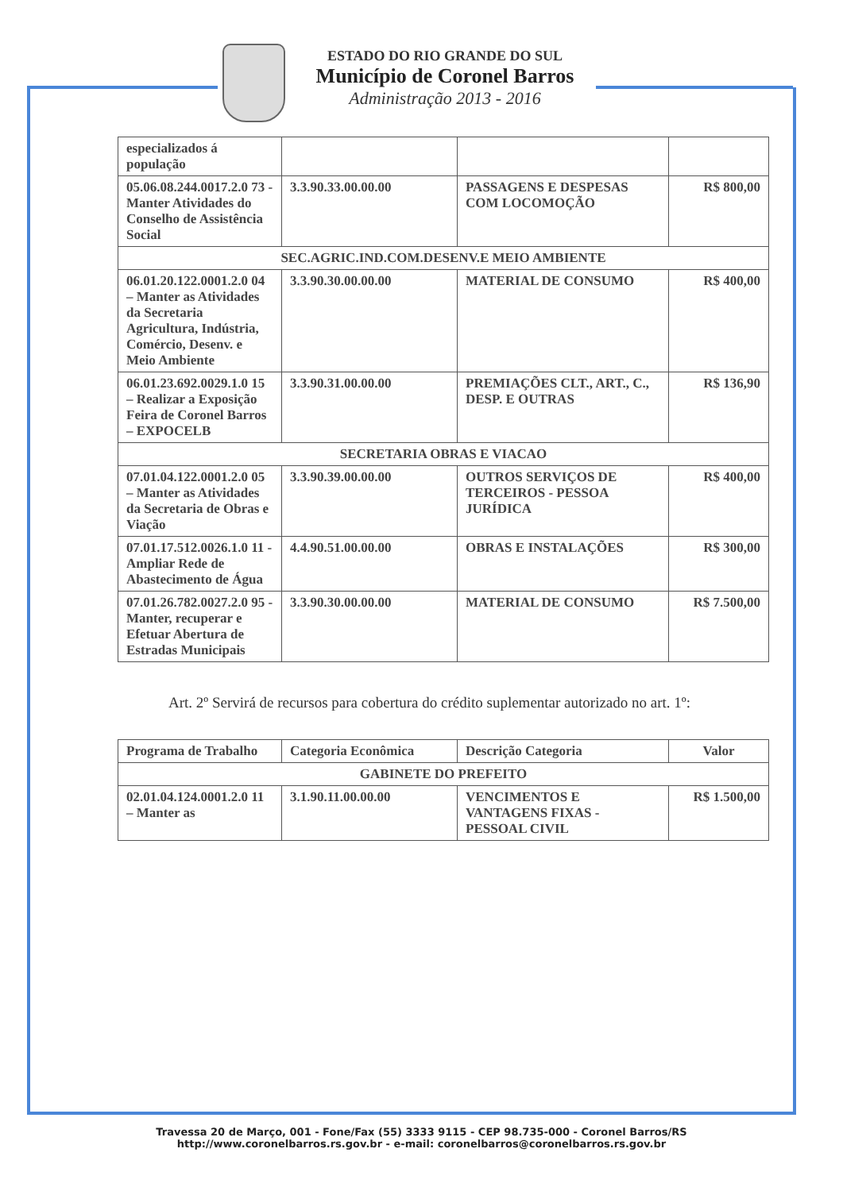ESTADO DO RIO GRANDE DO SUL
Município de Coronel Barros
Administração 2013 - 2016
| especializados á população | | | |
| 05.06.08.244.0017.2.0 73 - Manter Atividades do Conselho de Assistência Social | 3.3.90.33.00.00.00 | PASSAGENS E DESPESAS COM LOCOMOÇÃO | R$ 800,00 |
| SEC.AGRIC.IND.COM.DESENV.E MEIO AMBIENTE | | | |
| 06.01.20.122.0001.2.0 04 – Manter as Atividades da Secretaria Agricultura, Indústria, Comércio, Desenv. e Meio Ambiente | 3.3.90.30.00.00.00 | MATERIAL DE CONSUMO | R$ 400,00 |
| 06.01.23.692.0029.1.0 15 – Realizar a Exposição Feira de Coronel Barros – EXPOCELB | 3.3.90.31.00.00.00 | PREMIAÇÕES CLT., ART., C., DESP. E OUTRAS | R$ 136,90 |
| SECRETARIA OBRAS E VIACAO | | | |
| 07.01.04.122.0001.2.0 05 – Manter as Atividades da Secretaria de Obras e Viação | 3.3.90.39.00.00.00 | OUTROS SERVIÇOS DE TERCEIROS - PESSOA JURÍDICA | R$ 400,00 |
| 07.01.17.512.0026.1.0 11 - Ampliar Rede de Abastecimento de Água | 4.4.90.51.00.00.00 | OBRAS E INSTALAÇÕES | R$ 300,00 |
| 07.01.26.782.0027.2.0 95 - Manter, recuperar e Efetuar Abertura de Estradas Municipais | 3.3.90.30.00.00.00 | MATERIAL DE CONSUMO | R$ 7.500,00 |
Art. 2º Servirá de recursos para cobertura do crédito suplementar autorizado no art. 1º:
| Programa de Trabalho | Categoria Econômica | Descrição Categoria | Valor |
| --- | --- | --- | --- |
| GABINETE DO PREFEITO | | | |
| 02.01.04.124.0001.2.0 11 – Manter as | 3.1.90.11.00.00.00 | VENCIMENTOS E VANTAGENS FIXAS - PESSOAL CIVIL | R$ 1.500,00 |
Travessa 20 de Março, 001 - Fone/Fax (55) 3333 9115 - CEP 98.735-000 - Coronel Barros/RS
http://www.coronelbarros.rs.gov.br - e-mail: coronelbarros@coronelbarros.rs.gov.br